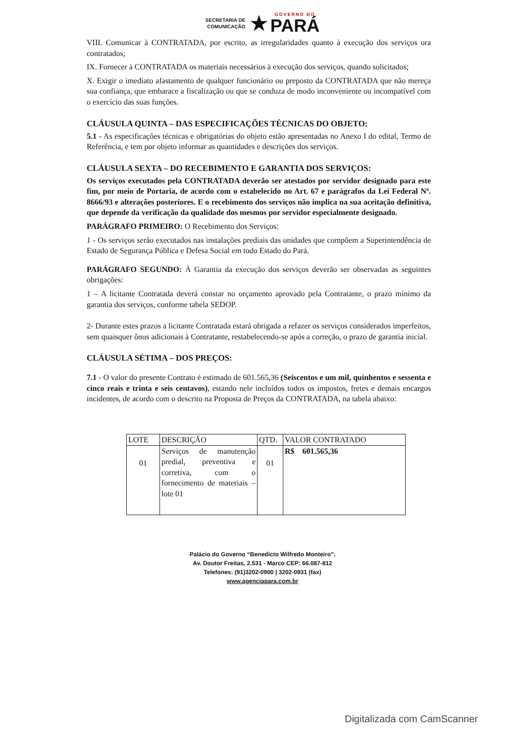SECRETARIA DE
COMUNICAÇÃO ★ GOVERNO DO PARÁ
VIII. Comunicar à CONTRATADA, por escrito, as irregularidades quanto à execução dos serviços ora contratados;
IX. Fornecer à CONTRATADA os materiais necessários à execução dos serviços, quando solicitados;
X. Exigir o imediato afastamento de qualquer funcionário ou preposto da CONTRATADA que não mereça sua confiança, que embarace a fiscalização ou que se conduza de modo inconveniente ou incompatível com o exercício das suas funções.
CLÁUSULA QUINTA – DAS ESPECIFICAÇÕES TÉCNICAS DO OBJETO:
5.1 - As especificações técnicas e obrigatórias do objeto estão apresentadas no Anexo I do edital, Termo de Referência, e tem por objeto informar as quantidades e descrições dos serviços.
CLÁUSULA SEXTA – DO RECEBIMENTO E GARANTIA DOS SERVIÇOS:
Os serviços executados pela CONTRATADA deverão ser atestados por servidor designado para este fim, por meio de Portaria, de acordo com o estabelecido no Art. 67 e parágrafos da Lei Federal Nº. 8666/93 e alterações posteriores. E o recebimento dos serviços não implica na sua aceitação definitiva, que depende da verificação da qualidade dos mesmos por servidor especialmente designado.
PARÁGRAFO PRIMEIRO: O Recebimento dos Serviços:
1 - Os serviços serão executados nas instalações prediais das unidades que compõem a Superintendência de Estado de Segurança Pública e Defesa Social em todo Estado do Pará.
PARÁGRAFO SEGUNDO: À Garantia da execução dos serviços deverão ser observadas as seguintes obrigações:
1 – A licitante Contratada deverá constar no orçamento aprovado pela Contratante, o prazo mínimo da garantia dos serviços, conforme tabela SEDOP.
2- Durante estes prazos a licitante Contratada estará obrigada a refazer os serviços considerados imperfeitos, sem quaisquer ônus adicionais à Contratante, restabelecendo-se após a correção, o prazo de garantia inicial.
CLÁUSULA SÉTIMA – DOS PREÇOS:
7.1 - O valor do presente Contrato é estimado de 601.565,36 (Seiscentos e um mil, quinhentos e sessenta e cinco reais e trinta e seis centavos), estando nele incluídos todos os impostos, fretes e demais encargos incidentes, de acordo com o descrito na Proposta de Preços da CONTRATADA, na tabela abaixo:
| LOTE | DESCRIÇÃO | QTD. | VALOR CONTRATADO |
| --- | --- | --- | --- |
| 01 | Serviços de manutenção predial, preventiva e corretiva, com o fornecimento de materiais – lote 01 | 01 | R$ 601.565,36 |
Palácio do Governo “Benedicto Wilfredo Monteiro”,
Av. Doutor Freitas, 2.531 - Marco CEP: 66.087-812
Telefones: (91)3202-0900 | 3202-0931 (fax)
www.agenciapara.com.br
Digitalizada com CamScanner